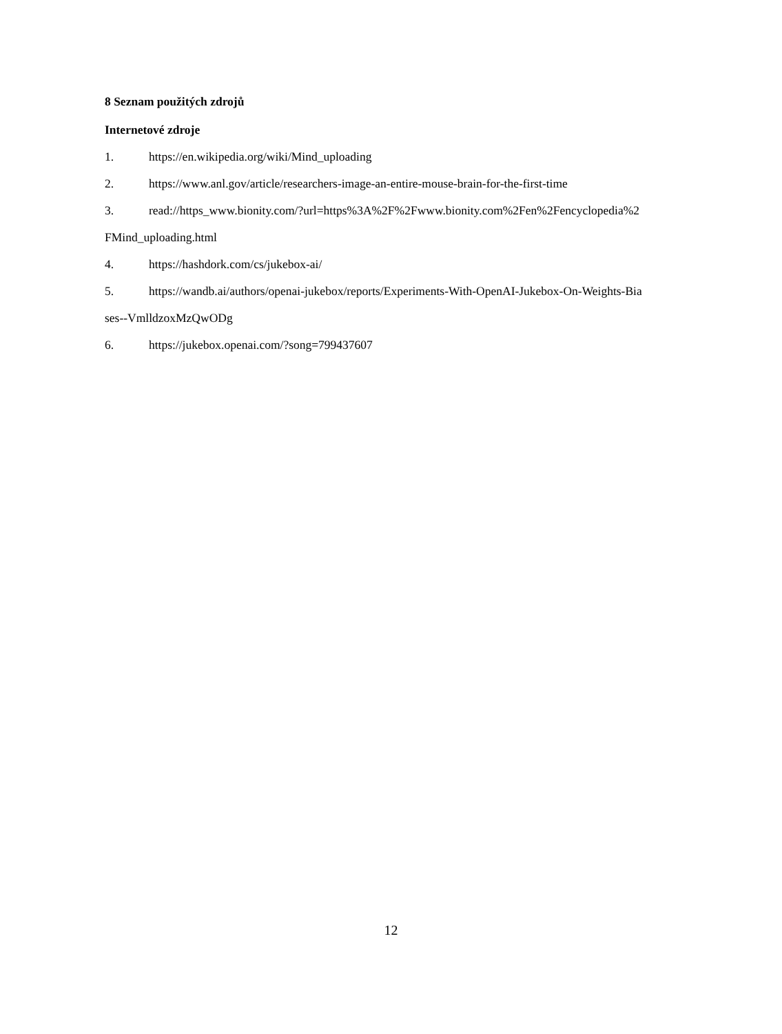8 Seznam použitých zdrojů
Internetové zdroje
1. https://en.wikipedia.org/wiki/Mind_uploading
2. https://www.anl.gov/article/researchers-image-an-entire-mouse-brain-for-the-first-time
3. read://https_www.bionity.com/?url=https%3A%2F%2Fwww.bionity.com%2Fen%2Fencyclopedia%2FMind_uploading.html
4. https://hashdork.com/cs/jukebox-ai/
5. https://wandb.ai/authors/openai-jukebox/reports/Experiments-With-OpenAI-Jukebox-On-Weights-Biases--VmlldzoxMzQwODg
6. https://jukebox.openai.com/?song=799437607
12